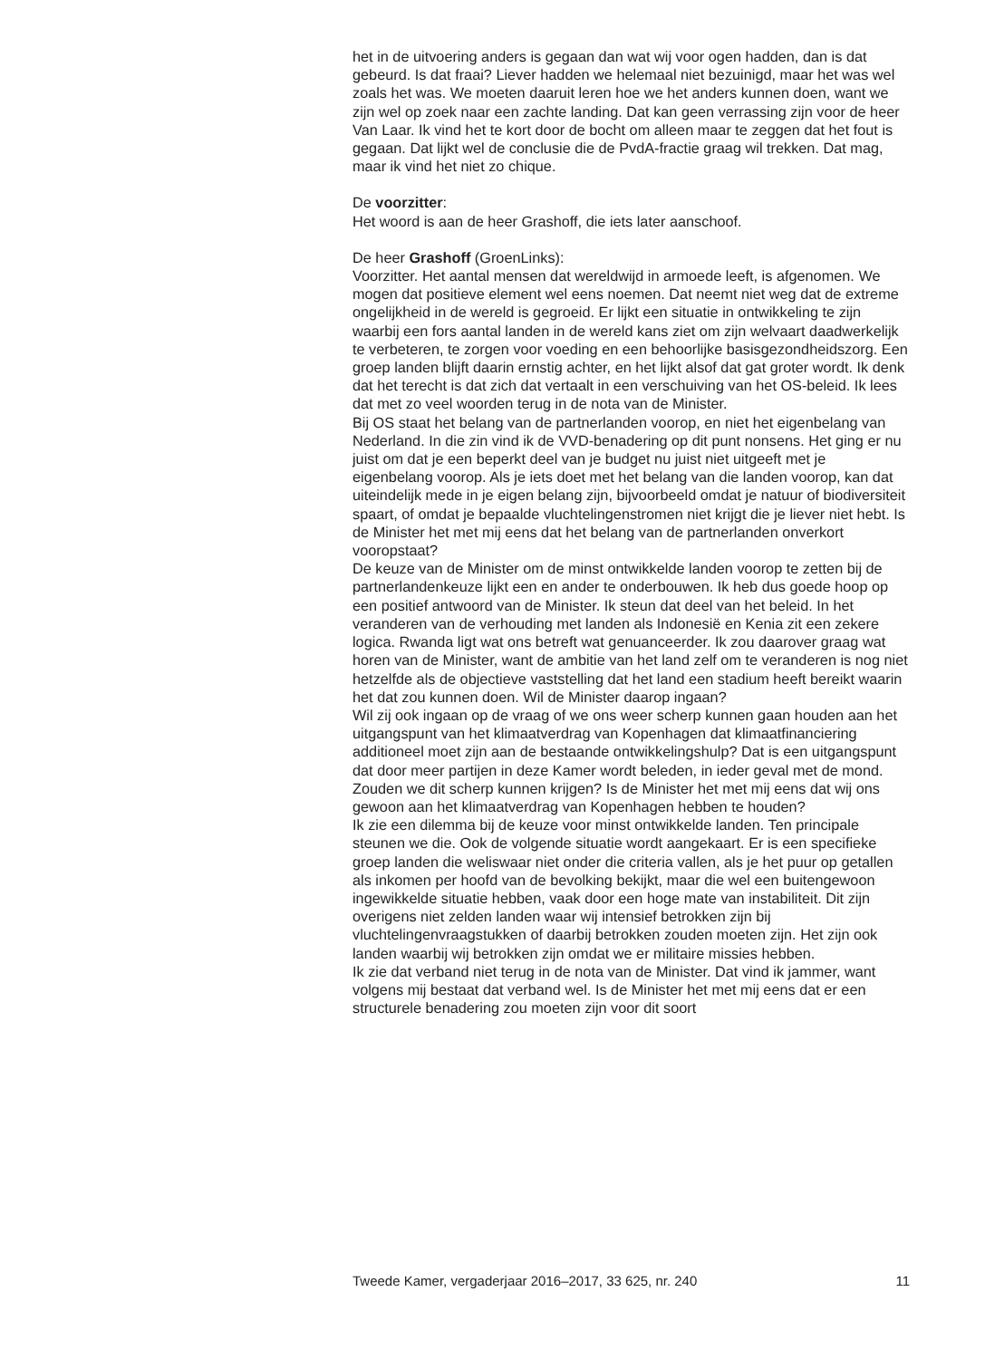het in de uitvoering anders is gegaan dan wat wij voor ogen hadden, dan is dat gebeurd. Is dat fraai? Liever hadden we helemaal niet bezuinigd, maar het was wel zoals het was. We moeten daaruit leren hoe we het anders kunnen doen, want we zijn wel op zoek naar een zachte landing. Dat kan geen verrassing zijn voor de heer Van Laar. Ik vind het te kort door de bocht om alleen maar te zeggen dat het fout is gegaan. Dat lijkt wel de conclusie die de PvdA-fractie graag wil trekken. Dat mag, maar ik vind het niet zo chique.
De voorzitter:
Het woord is aan de heer Grashoff, die iets later aanschoof.
De heer Grashoff (GroenLinks):
Voorzitter. Het aantal mensen dat wereldwijd in armoede leeft, is afgenomen. We mogen dat positieve element wel eens noemen. Dat neemt niet weg dat de extreme ongelijkheid in de wereld is gegroeid. Er lijkt een situatie in ontwikkeling te zijn waarbij een fors aantal landen in de wereld kans ziet om zijn welvaart daadwerkelijk te verbeteren, te zorgen voor voeding en een behoorlijke basisgezondheidszorg. Een groep landen blijft daarin ernstig achter, en het lijkt alsof dat gat groter wordt. Ik denk dat het terecht is dat zich dat vertaalt in een verschuiving van het OS-beleid. Ik lees dat met zo veel woorden terug in de nota van de Minister.
Bij OS staat het belang van de partnerlanden voorop, en niet het eigenbelang van Nederland. In die zin vind ik de VVD-benadering op dit punt nonsens. Het ging er nu juist om dat je een beperkt deel van je budget nu juist niet uitgeeft met je eigenbelang voorop. Als je iets doet met het belang van die landen voorop, kan dat uiteindelijk mede in je eigen belang zijn, bijvoorbeeld omdat je natuur of biodiversiteit spaart, of omdat je bepaalde vluchtelingenstromen niet krijgt die je liever niet hebt. Is de Minister het met mij eens dat het belang van de partnerlanden onverkort vooropstaat?
De keuze van de Minister om de minst ontwikkelde landen voorop te zetten bij de partnerlandenkeuze lijkt een en ander te onderbouwen. Ik heb dus goede hoop op een positief antwoord van de Minister. Ik steun dat deel van het beleid. In het veranderen van de verhouding met landen als Indonesië en Kenia zit een zekere logica. Rwanda ligt wat ons betreft wat genuanceerder. Ik zou daarover graag wat horen van de Minister, want de ambitie van het land zelf om te veranderen is nog niet hetzelfde als de objectieve vaststelling dat het land een stadium heeft bereikt waarin het dat zou kunnen doen. Wil de Minister daarop ingaan?
Wil zij ook ingaan op de vraag of we ons weer scherp kunnen gaan houden aan het uitgangspunt van het klimaatverdrag van Kopenhagen dat klimaatfinanciering additioneel moet zijn aan de bestaande ontwikkelingshulp? Dat is een uitgangspunt dat door meer partijen in deze Kamer wordt beleden, in ieder geval met de mond. Zouden we dit scherp kunnen krijgen? Is de Minister het met mij eens dat wij ons gewoon aan het klimaatverdrag van Kopenhagen hebben te houden?
Ik zie een dilemma bij de keuze voor minst ontwikkelde landen. Ten principale steunen we die. Ook de volgende situatie wordt aangekaart. Er is een specifieke groep landen die weliswaar niet onder die criteria vallen, als je het puur op getallen als inkomen per hoofd van de bevolking bekijkt, maar die wel een buitengewoon ingewikkelde situatie hebben, vaak door een hoge mate van instabiliteit. Dit zijn overigens niet zelden landen waar wij intensief betrokken zijn bij vluchtelingenvraagstukken of daarbij betrokken zouden moeten zijn. Het zijn ook landen waarbij wij betrokken zijn omdat we er militaire missies hebben.
Ik zie dat verband niet terug in de nota van de Minister. Dat vind ik jammer, want volgens mij bestaat dat verband wel. Is de Minister het met mij eens dat er een structurele benadering zou moeten zijn voor dit soort
Tweede Kamer, vergaderjaar 2016–2017, 33 625, nr. 240 11